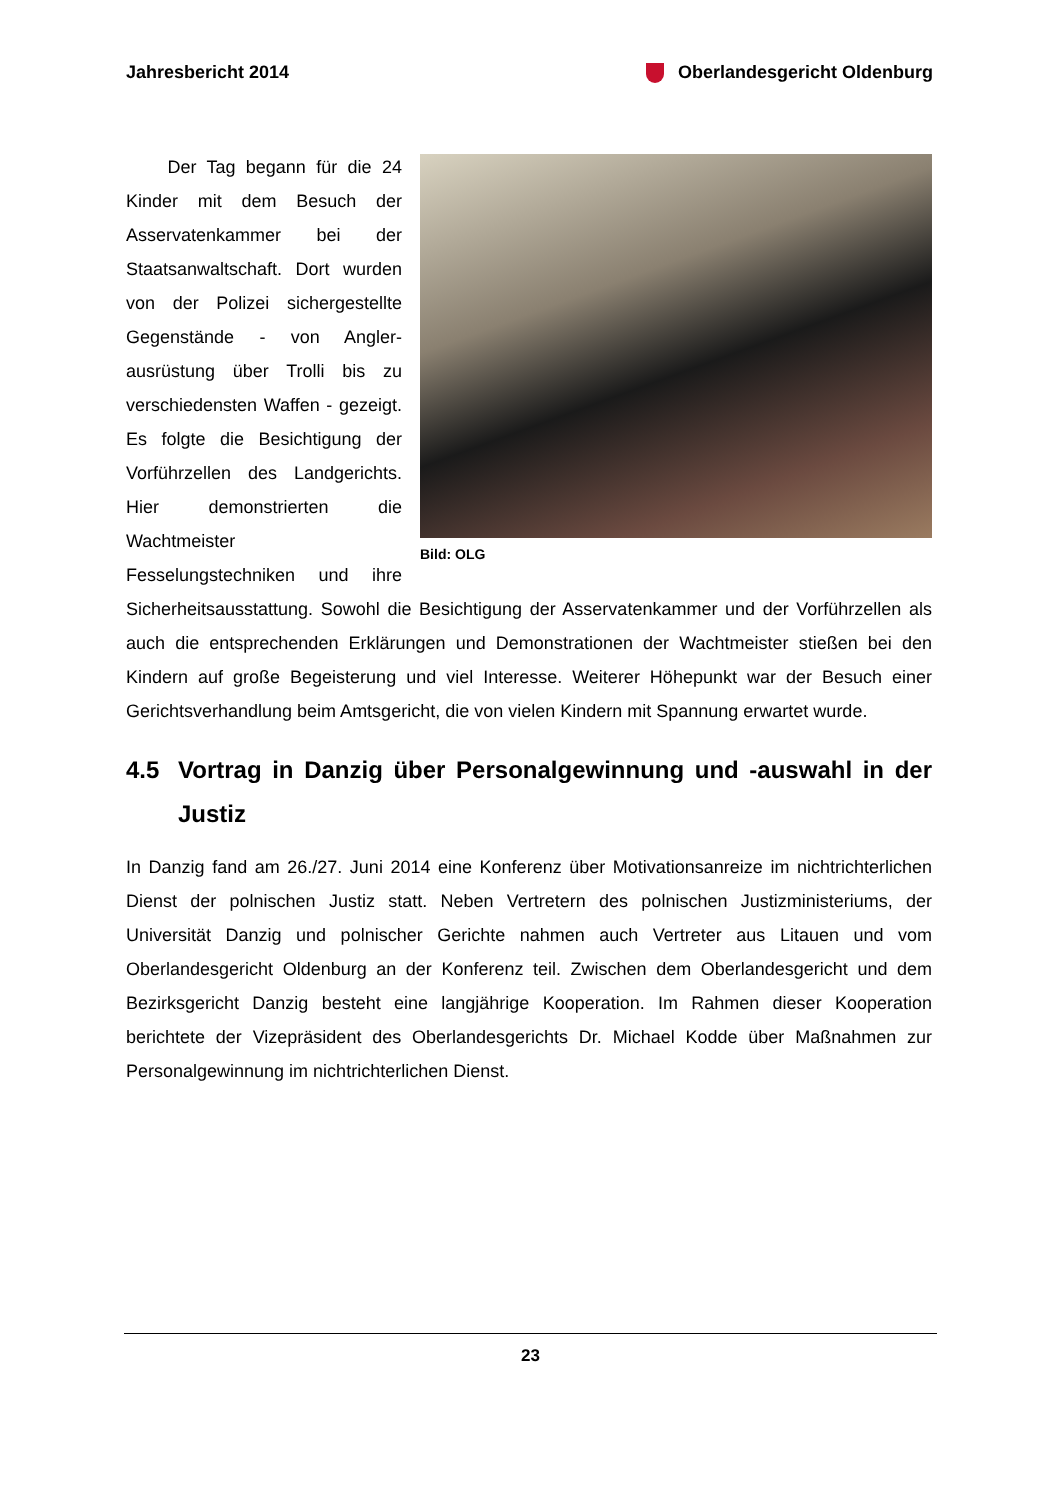Jahresbericht 2014 Oberlandesgericht Oldenburg
Bild: OLG
Der Tag begann für die 24 Kinder mit dem Besuch der Asservatenkammer bei der Staatsanwaltschaft. Dort wurden von der Polizei sichergestellte Gegenstände - von Angler-ausrüstung über Trolli bis zu verschiedensten Waffen - gezeigt. Es folgte die Besichtigung der Vorführzellen des Landgerichts. Hier demonstrierten die Wachtmeister Fesselungstechniken und ihre Sicherheitsausstattung. Sowohl die Besichtigung der Asservatenkammer und der Vorführzellen als auch die entsprechenden Erklärungen und Demonstrationen der Wachtmeister stießen bei den Kindern auf große Begeisterung und viel Interesse. Weiterer Höhepunkt war der Besuch einer Gerichtsverhandlung beim Amtsgericht, die von vielen Kindern mit Spannung erwartet wurde.
4.5 Vortrag in Danzig über Personalgewinnung und -auswahl in der Justiz
In Danzig fand am 26./27. Juni 2014 eine Konferenz über Motivationsanreize im nichtrichterlichen Dienst der polnischen Justiz statt. Neben Vertretern des polnischen Justizministeriums, der Universität Danzig und polnischer Gerichte nahmen auch Vertreter aus Litauen und vom Oberlandesgericht Oldenburg an der Konferenz teil. Zwischen dem Oberlandesgericht und dem Bezirksgericht Danzig besteht eine langjährige Kooperation. Im Rahmen dieser Kooperation berichtete der Vizepräsident des Oberlandesgerichts Dr. Michael Kodde über Maßnahmen zur Personalgewinnung im nichtrichterlichen Dienst.
23